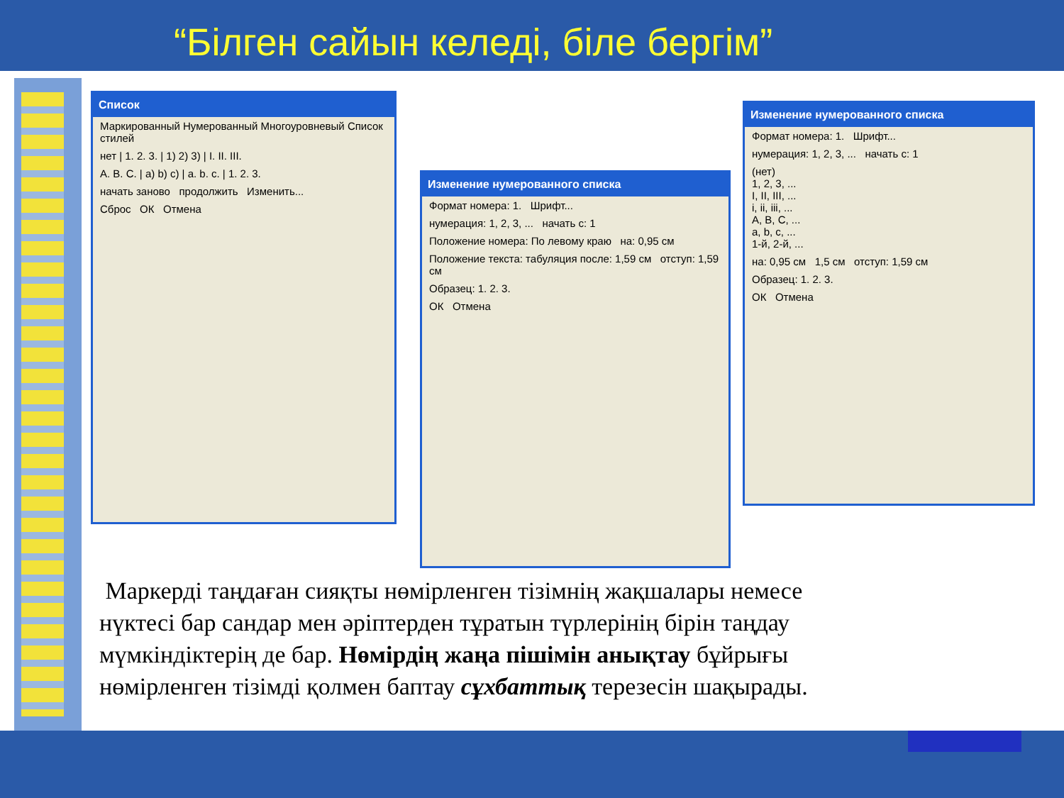“Білген сайын келеді, біле бергім”
Список
Маркированный Нумерованный Многоуровневый Список стилей
нет | 1. 2. 3. | 1) 2) 3) | I. II. III.
A. B. C. | a) b) c) | a. b. c. | 1. 2. 3.
начать заново продолжить Изменить...
Сброс ОК Отмена
Изменение нумерованного списка
Формат номера: 1. Шрифт...
нумерация: 1, 2, 3, ... начать с: 1
Положение номера: По левому краю на: 0,95 см
Положение текста: табуляция после: 1,59 см отступ: 1,59 см
Образец: 1. 2. 3.
ОК Отмена
Изменение нумерованного списка
Формат номера: 1. Шрифт...
нумерация: 1, 2, 3, ... начать с: 1
(нет)
1, 2, 3, ...
I, II, III, ...
i, ii, iii, ...
A, B, C, ...
a, b, c, ...
1-й, 2-й, ...
на: 0,95 см 1,5 см отступ: 1,59 см
Образец: 1. 2. 3.
ОК Отмена
Маркерді таңдаған сияқты нөмірленген тізімнің жақшалары немесе нүктесі бар сандар мен әріптерден тұратын түрлерінің бірін таңдау мүмкіндіктерің де бар. Нөмірдің жаңа пішімін анықтау бұйрығы нөмірленген тізімді қолмен баптау сұхбаттық терезесін шақырады.